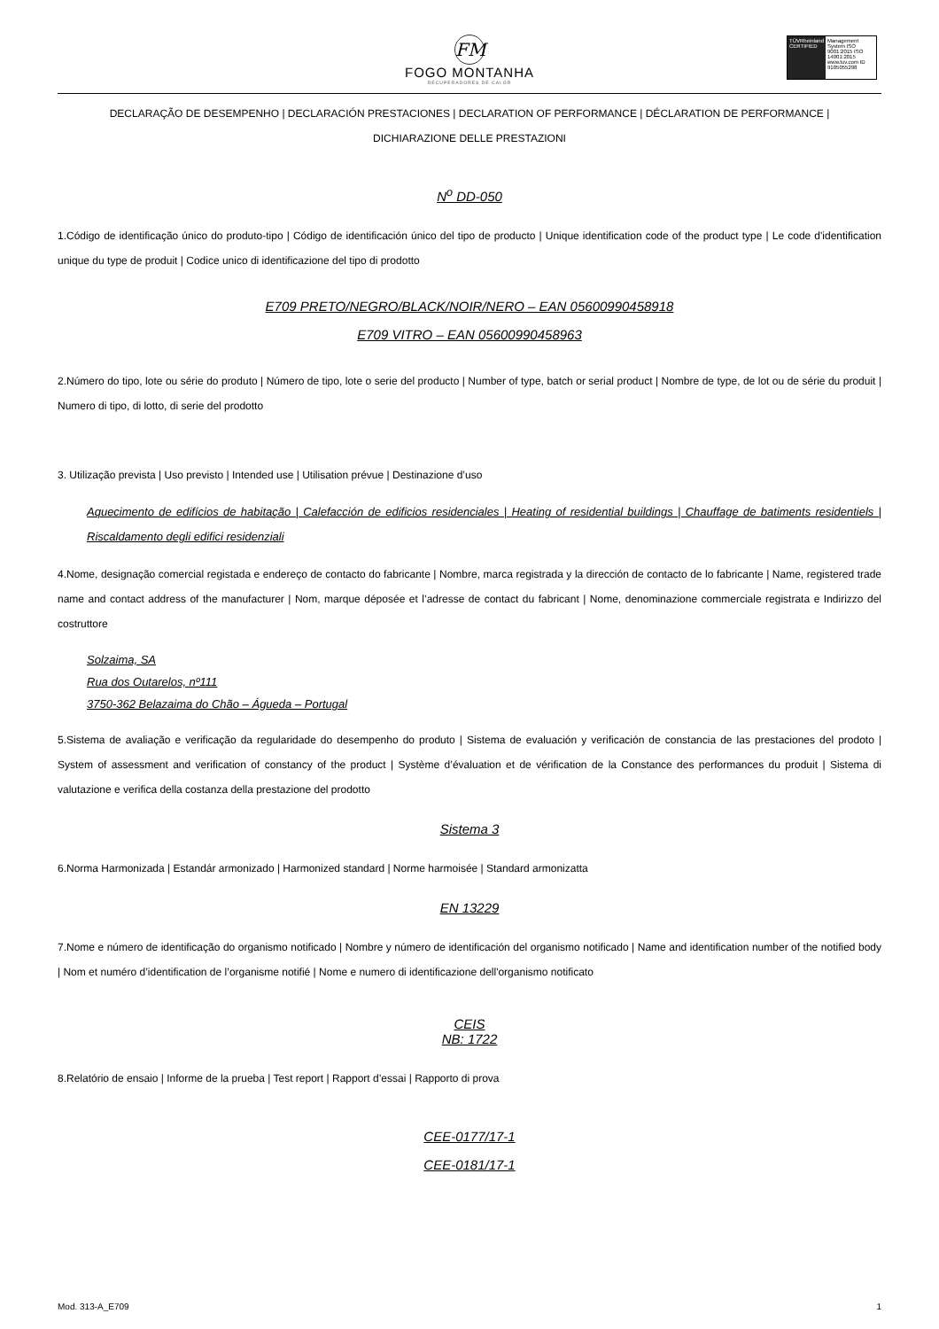FM
FOGO MONTANHA
RECUPERADORES DE CALOR
TÜVRheinland CERTIFIED
Management System ISO 9001:2015 ISO 14001:2015 www.tuv.com ID 9105055298
DECLARAÇÃO DE DESEMPENHO | DECLARACIÓN PRESTACIONES | DECLARATION OF PERFORMANCE | DÉCLARATION DE PERFORMANCE |
DICHIARAZIONE DELLE PRESTAZIONI
N<sup>o</sup> DD-050
1.Código de identificação único do produto-tipo | Código de identificación único del tipo de producto | Unique identification code of the product type | Le code d'identification unique du type de produit | Codice unico di identificazione del tipo di prodotto
E709 PRETO/NEGRO/BLACK/NOIR/NERO – EAN 05600990458918
E709 VITRO – EAN 05600990458963
2.Número do tipo, lote ou série do produto | Número de tipo, lote o serie del producto | Number of type, batch or serial product | Nombre de type, de lot ou de série du produit | Numero di tipo, di lotto, di serie del prodotto
3. Utilização prevista | Uso previsto | Intended use | Utilisation prévue | Destinazione d’uso
Aquecimento de edifícios de habitação | Calefacción de edificios residenciales | Heating of residential buildings | Chauffage de batiments residentiels | Riscaldamento degli edifici residenziali
4.Nome, designação comercial registada e endereço de contacto do fabricante | Nombre, marca registrada y la dirección de contacto de lo fabricante | Name, registered trade name and contact address of the manufacturer | Nom, marque déposée et l’adresse de contact du fabricant | Nome, denominazione commerciale registrata e Indirizzo del costruttore
Solzaima, SA
Rua dos Outarelos, nº111
3750-362 Belazaima do Chão – Águeda – Portugal
5.Sistema de avaliação e verificação da regularidade do desempenho do produto | Sistema de evaluación y verificación de constancia de las prestaciones del prodoto | System of assessment and verification of constancy of the product | Système d’évaluation et de vérification de la Constance des performances du produit | Sistema di valutazione e verifica della costanza della prestazione del prodotto
Sistema 3
6.Norma Harmonizada | Estandár armonizado | Harmonized standard | Norme harmoisée | Standard armonizatta
EN 13229
7.Nome e número de identificação do organismo notificado | Nombre y número de identificación del organismo notificado | Name and identification number of the notified body | Nom et numéro d’identification de l’organisme notifié | Nome e numero di identificazione dell'organismo notificato
CEIS
NB: 1722
8.Relatório de ensaio | Informe de la prueba | Test report | Rapport d’essai | Rapporto di prova
CEE-0177/17-1
CEE-0181/17-1
Mod. 313-A_E709 1